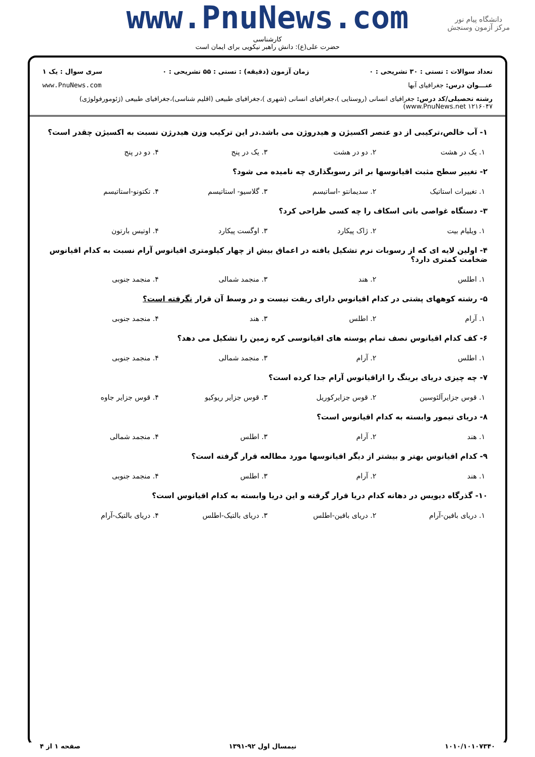www.PnuNews.com
کارشناسی
حضرت علی(ع): دانش راهبر نیکویی برای ایمان است
دانشگاه پیام نور
مرکز آزمون وسنجش
تعداد سوالات : تستی : ۳۰ تشریحی : ۰ زمان آزمون (دقیقه) : تستی : ۵۵ تشریحی : ۰ سری سوال : یک ۱
عنـــوان درس: جغرافیای آبها www.PnuNews.com
رشته تحصیلی/کد درس: جغرافیای انسانی (روستایی )،جغرافیای انسانی (شهری )،جغرافیای طبیعی (اقلیم شناسی)،جغرافیای طبیعی (ژئومورفولوژی) www.PnuNews.net ۱۲۱۶۰۴۷)
۱- آب خالص،ترکیبی از دو عنصر اکسیژن و هیدروژن می باشد.در این ترکیب وزن هیدرژن نسبت به اکسیژن چقدر است؟
۱. یک در هشت ۲. دو در هشت ۳. یک در پنج ۴. دو در پنج
۲- تغییر سطح مثبت اقیانوسها بر اثر رسوبگذاری چه نامیده می شود؟
۱. تغییرات استاتیک ۲. سدیمانتو -اساتیسم ۳. گلاسیو- استاتیسم ۴. تکتونو-استاتیسم
۳- دستگاه غواصی باتی اسکاف را چه کسی طراحی کرد؟
۱. ویلیام بیت ۲. ژاک پیکارد ۳. اوگست پیکارد ۴. اوتیس بارتون
۴- اولین لایه ای که از رسوبات نرم تشکیل یافته در اعماق بیش از چهار کیلومتری اقیانوس آرام نسبت به کدام اقیانوس ضخامت کمتری دارد؟
۱. اطلس ۲. هند ۳. منجمد شمالی ۴. منجمد جنوبی
۵- رشته کوههای پشتی در کدام اقیانوس دارای ریفت نیست و در وسط آن قرار نگرفته است؟
۱. آرام ۲. اطلس ۳. هند ۴. منجمد جنوبی
۶- کف کدام اقیانوس نصف تمام پوسته های اقیانوسی کره زمین را تشکیل می دهد؟
۱. اطلس ۲. آرام ۳. منجمد شمالی ۴. منجمد جنوبی
۷- چه چیزی دریای برینگ را ازاقیانوس آرام جدا کرده است؟
۱. قوس جزایرآلئوسین ۲. قوس جزایرکوریل ۳. قوس جزایر ریوکیو ۴. قوس جزایر جاوه
۸- دریای تیمور وابسته به کدام اقیانوس است؟
۱. هند ۲. آرام ۳. اطلس ۴. منجمد شمالی
۹- کدام اقیانوس بهتر و بیشتر از دیگر اقیانوسها مورد مطالعه قرار گرفته است؟
۱. هند ۲. آرام ۳. اطلس ۴. منجمد جنوبی
۱۰- گذرگاه دیویس در دهانه کدام دریا قرار گرفته و این دریا وابسته به کدام اقیانوس است؟
۱. دریای بافین-آرام ۲. دریای بافین-اطلس ۳. دریای بالتیک-اطلس ۴. دریای بالتیک-آرام
۱۰۱۰/۱۰۱۰۷۳۴۰ نیمسال اول ۹۲-۱۳۹۱ صفحه ۱ از ۴